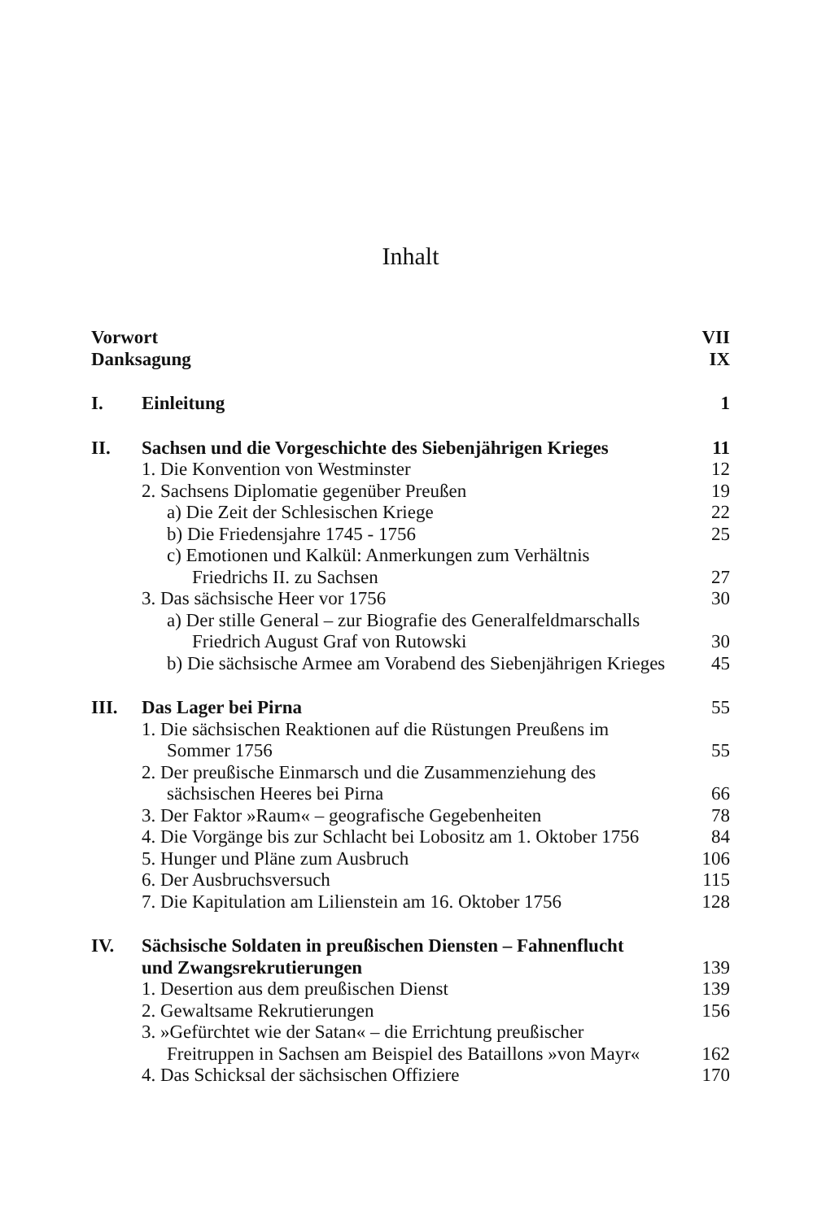Inhalt
| Vorwort | | VII |
| Danksagung | | IX |
| I. | Einleitung | 1 |
| II. | Sachsen und die Vorgeschichte des Siebenjährigen Krieges | 11 |
| | 1. Die Konvention von Westminster | 12 |
| | 2. Sachsens Diplomatie gegenüber Preußen | 19 |
| | a) Die Zeit der Schlesischen Kriege | 22 |
| | b) Die Friedensjahre 1745 - 1756 | 25 |
| | c) Emotionen und Kalkül: Anmerkungen zum Verhältnis Friedrichs II. zu Sachsen | 27 |
| | 3. Das sächsische Heer vor 1756 | 30 |
| | a) Der stille General – zur Biografie des Generalfeldmarschalls Friedrich August Graf von Rutowski | 30 |
| | b) Die sächsische Armee am Vorabend des Siebenjährigen Krieges | 45 |
| III. | Das Lager bei Pirna | 55 |
| | 1. Die sächsischen Reaktionen auf die Rüstungen Preußens im Sommer 1756 | 55 |
| | 2. Der preußische Einmarsch und die Zusammenziehung des sächsischen Heeres bei Pirna | 66 |
| | 3. Der Faktor »Raum« – geografische Gegebenheiten | 78 |
| | 4. Die Vorgänge bis zur Schlacht bei Lobositz am 1. Oktober 1756 | 84 |
| | 5. Hunger und Pläne zum Ausbruch | 106 |
| | 6. Der Ausbruchsversuch | 115 |
| | 7. Die Kapitulation am Lilienstein am 16. Oktober 1756 | 128 |
| IV. | Sächsische Soldaten in preußischen Diensten – Fahnenflucht und Zwangsrekrutierungen | 139 |
| | 1. Desertion aus dem preußischen Dienst | 139 |
| | 2. Gewaltsame Rekrutierungen | 156 |
| | 3. »Gefürchtet wie der Satan« – die Errichtung preußischer Freitruppen in Sachsen am Beispiel des Bataillons »von Mayr« | 162 |
| | 4. Das Schicksal der sächsischen Offiziere | 170 |